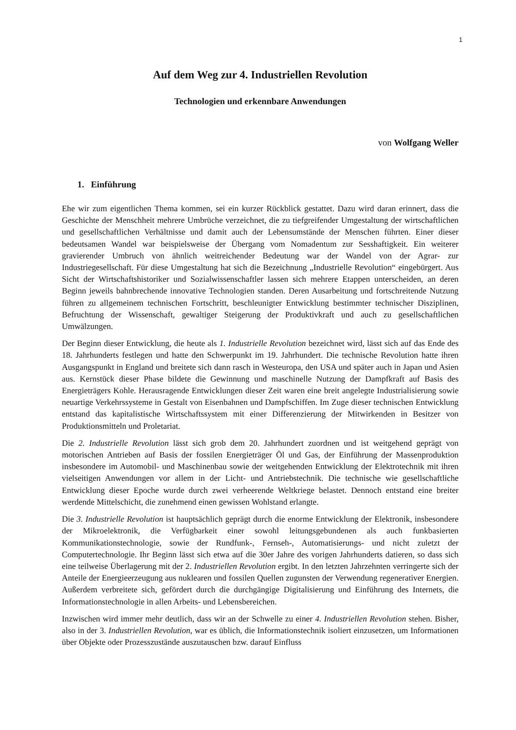1
Auf dem Weg zur 4. Industriellen Revolution
Technologien und erkennbare Anwendungen
von Wolfgang Weller
1. Einführung
Ehe wir zum eigentlichen Thema kommen, sei ein kurzer Rückblick gestattet. Dazu wird daran erinnert, dass die Geschichte der Menschheit mehrere Umbrüche verzeichnet, die zu tiefgreifender Umgestaltung der wirtschaftlichen und gesellschaftlichen Verhältnisse und damit auch der Lebensumstände der Menschen führten. Einer dieser bedeutsamen Wandel war beispielsweise der Übergang vom Nomadentum zur Sesshaftigkeit. Ein weiterer gravierender Umbruch von ähnlich weitreichender Bedeutung war der Wandel von der Agrar- zur Industriegesellschaft. Für diese Umgestaltung hat sich die Bezeichnung „Industrielle Revolution“ eingebürgert. Aus Sicht der Wirtschaftshistoriker und Sozialwissenschaftler lassen sich mehrere Etappen unterscheiden, an deren Beginn jeweils bahnbrechende innovative Technologien standen. Deren Ausarbeitung und fortschreitende Nutzung führen zu allgemeinem technischen Fortschritt, beschleunigter Entwicklung bestimmter technischer Disziplinen, Befruchtung der Wissenschaft, gewaltiger Steigerung der Produktivkraft und auch zu gesellschaftlichen Umwälzungen.
Der Beginn dieser Entwicklung, die heute als 1. Industrielle Revolution bezeichnet wird, lässt sich auf das Ende des 18. Jahrhunderts festlegen und hatte den Schwerpunkt im 19. Jahrhundert. Die technische Revolution hatte ihren Ausgangspunkt in England und breitete sich dann rasch in Westeuropa, den USA und später auch in Japan und Asien aus. Kernstück dieser Phase bildete die Gewinnung und maschinelle Nutzung der Dampfkraft auf Basis des Energieträgers Kohle. Herausragende Entwicklungen dieser Zeit waren eine breit angelegte Industrialisierung sowie neuartige Verkehrssysteme in Gestalt von Eisenbahnen und Dampfschiffen. Im Zuge dieser technischen Entwicklung entstand das kapitalistische Wirtschaftssystem mit einer Differenzierung der Mitwirkenden in Besitzer von Produktionsmitteln und Proletariat.
Die 2. Industrielle Revolution lässt sich grob dem 20. Jahrhundert zuordnen und ist weitgehend geprägt von motorischen Antrieben auf Basis der fossilen Energieträger Öl und Gas, der Einführung der Massenproduktion insbesondere im Automobil- und Maschinenbau sowie der weitgehenden Entwicklung der Elektrotechnik mit ihren vielseitigen Anwendungen vor allem in der Licht- und Antriebstechnik. Die technische wie gesellschaftliche Entwicklung dieser Epoche wurde durch zwei verheerende Weltkriege belastet. Dennoch entstand eine breiter werdende Mittelschicht, die zunehmend einen gewissen Wohlstand erlangte.
Die 3. Industrielle Revolution ist hauptsächlich geprägt durch die enorme Entwicklung der Elektronik, insbesondere der Mikroelektronik, die Verfügbarkeit einer sowohl leitungsgebundenen als auch funkbasierten Kommunikationstechnologie, sowie der Rundfunk-, Fernseh-, Automatisierungs- und nicht zuletzt der Computertechnologie. Ihr Beginn lässt sich etwa auf die 30er Jahre des vorigen Jahrhunderts datieren, so dass sich eine teilweise Überlagerung mit der 2. Industriellen Revolution ergibt. In den letzten Jahrzehnten verringerte sich der Anteile der Energieerzeugung aus nuklearen und fossilen Quellen zugunsten der Verwendung regenerativer Energien. Außerdem verbreitete sich, gefördert durch die durchgängige Digitalisierung und Einführung des Internets, die Informationstechnologie in allen Arbeits- und Lebensbereichen.
Inzwischen wird immer mehr deutlich, dass wir an der Schwelle zu einer 4. Industriellen Revolution stehen. Bisher, also in der 3. Industriellen Revolution, war es üblich, die Informationstechnik isoliert einzusetzen, um Informationen über Objekte oder Prozesszustände auszutauschen bzw. darauf Einfluss